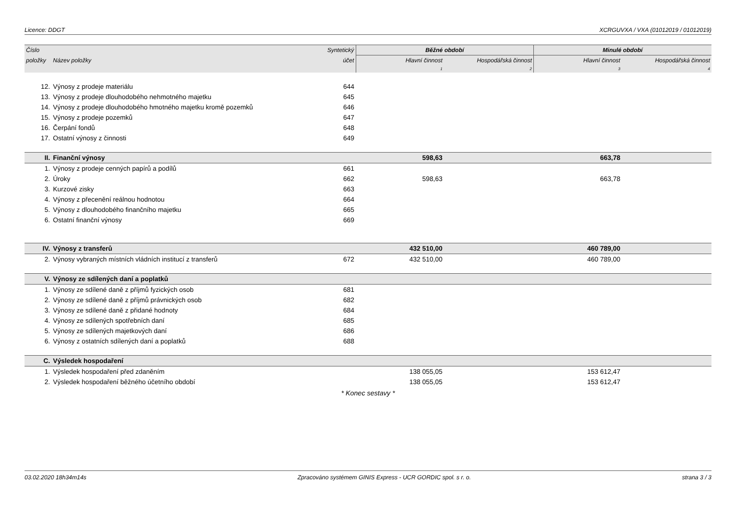Licence: DDGT XCRGUVXA / VXA (01012019 / 01012019)
| Číslo | | Syntetický | Běžné období | | Minulé období | |
| --- | --- | --- | --- | --- | --- | --- |
| položky | Název položky | účet | Hlavní činnost | Hospodářská činnost | Hlavní činnost | Hospodářská činnost |
| | | | 1 | 2 | 3 | 4 |
| 12. | Výnosy z prodeje materiálu | 644 | | | | |
| 13. | Výnosy z prodeje dlouhodobého nehmotného majetku | 645 | | | | |
| 14. | Výnosy z prodeje dlouhodobého hmotného majetku kromě pozemků | 646 | | | | |
| 15. | Výnosy z prodeje pozemků | 647 | | | | |
| 16. | Čerpání fondů | 648 | | | | |
| 17. | Ostatní výnosy z činnosti | 649 | | | | |
| II. | Finanční výnosy | | 598,63 | | 663,78 | |
| 1. | Výnosy z prodeje cenných papírů a podílů | 661 | | | | |
| 2. | Úroky | 662 | 598,63 | | 663,78 | |
| 3. | Kurzové zisky | 663 | | | | |
| 4. | Výnosy z přecenění reálnou hodnotou | 664 | | | | |
| 5. | Výnosy z dlouhodobého finančního majetku | 665 | | | | |
| 6. | Ostatní finanční výnosy | 669 | | | | |
| IV. | Výnosy z transferů | | 432 510,00 | | 460 789,00 | |
| 2. | Výnosy vybraných místních vládních institucí z transferů | 672 | 432 510,00 | | 460 789,00 | |
| V. | Výnosy ze sdílených daní a poplatků | | | | | |
| 1. | Výnosy ze sdílené daně z příjmů fyzických osob | 681 | | | | |
| 2. | Výnosy ze sdílené daně z příjmů právnických osob | 682 | | | | |
| 3. | Výnosy ze sdílené daně z přidané hodnoty | 684 | | | | |
| 4. | Výnosy ze sdílených spotřebních daní | 685 | | | | |
| 5. | Výnosy ze sdílených majetkových daní | 686 | | | | |
| 6. | Výnosy z ostatních sdílených daní a poplatků | 688 | | | | |
| C. | Výsledek hospodaření | | | | | |
| 1. | Výsledek hospodaření před zdaněním | | 138 055,05 | | 153 612,47 | |
| 2. | Výsledek hospodaření běžného účetního období | | 138 055,05 | | 153 612,47 | |
* Konec sestavy *
03.02.2020 18h34m14s Zpracováno systémem GINIS Express - UCR GORDIC spol. s r. o. strana 3 / 3